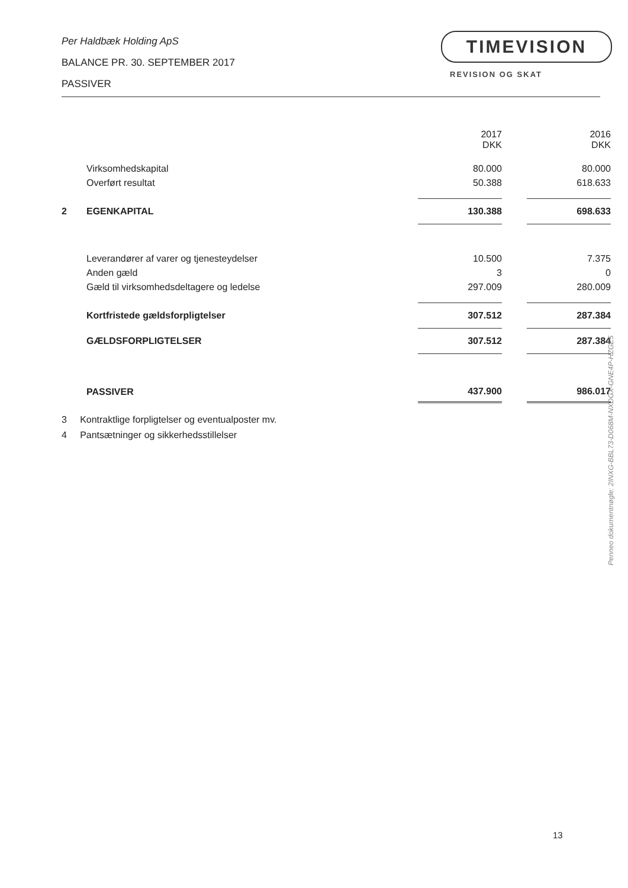Per Haldbæk Holding ApS
BALANCE PR. 30. SEPTEMBER 2017
PASSIVER
TIMEVISION
REVISION OG SKAT
| | | 2017 DKK | | 2016 DKK |
| | Virksomhedskapital | 80.000 | | 80.000 |
| | Overført resultat | 50.388 | | 618.633 |
| 2 | EGENKAPITAL | 130.388 | | 698.633 |
| | Leverandører af varer og tjenesteydelser | 10.500 | | 7.375 |
| | Anden gæld | 3 | | 0 |
| | Gæld til virksomhedsdeltagere og ledelse | 297.009 | | 280.009 |
| | Kortfristede gældsforpligtelser | 307.512 | | 287.384 |
| | GÆLDSFORPLIGTELSER | 307.512 | | 287.384 |
| | PASSIVER | 437.900 | | 986.017 |
3 Kontraktlige forpligtelser og eventualposter mv.
4 Pantsætninger og sikkerhedsstillelser
Penneo dokumentnøgle: 2INXG-BBL73-D068M-NXDGX-GNE4P-HZGE5
13